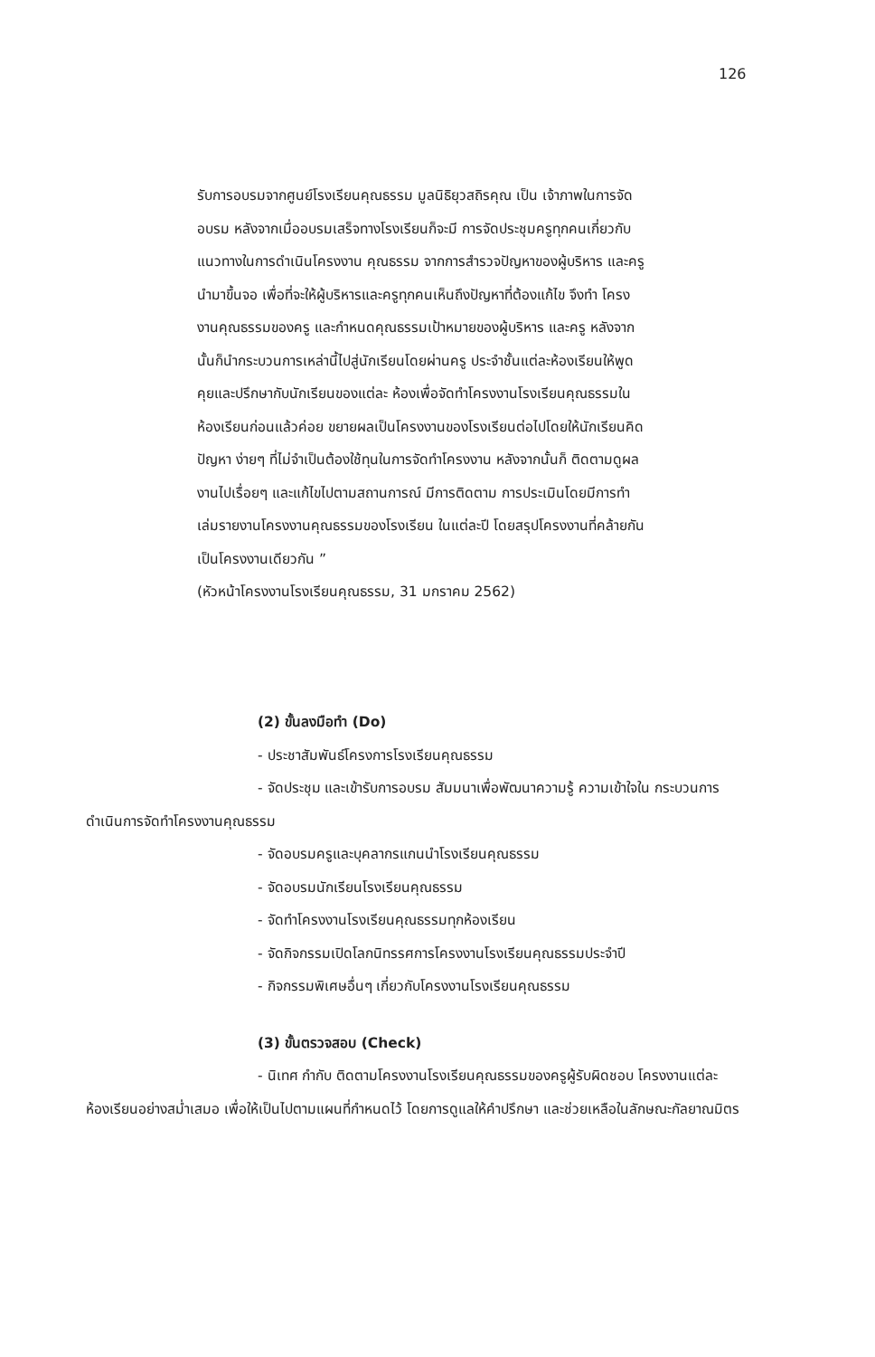126
รับการอบรมจากศูนย์โรงเรียนคุณธรรม มูลนิธิยุวสถิรคุณ เป็น เจ้าภาพในการจัดอบรม หลังจากเมื่ออบรมเสร็จทางโรงเรียนก็จะมี การจัดประชุมครูทุกคนเกี่ยวกับแนวทางในการดำเนินโครงงาน คุณธรรม จากการสำรวจปัญหาของผู้บริหาร และครู นำมาขึ้นจอ เพื่อที่จะให้ผู้บริหารและครูทุกคนเห็นถึงปัญหาที่ต้องแก้ไข จึงทำ โครงงานคุณธรรมของครู และกำหนดคุณธรรมเป้าหมายของผู้บริหาร และครู หลังจากนั้นก็นำกระบวนการเหล่านี้ไปสู่นักเรียนโดยผ่านครู ประจำชั้นแต่ละห้องเรียนให้พูดคุยและปรึกษากับนักเรียนของแต่ละ ห้องเพื่อจัดทำโครงงานโรงเรียนคุณธรรมในห้องเรียนก่อนแล้วค่อย ขยายผลเป็นโครงงานของโรงเรียนต่อไปโดยให้นักเรียนคิดปัญหา ง่ายๆ ที่ไม่จำเป็นต้องใช้ทุนในการจัดทำโครงงาน หลังจากนั้นก็ ติดตามดูผลงานไปเรื่อยๆ และแก้ไขไปตามสถานการณ์ มีการติดตาม การประเมินโดยมีการทำเล่มรายงานโครงงานคุณธรรมของโรงเรียน ในแต่ละปี โดยสรุปโครงงานที่คล้ายกันเป็นโครงงานเดียวกัน ”
(หัวหน้าโครงงานโรงเรียนคุณธรรม, 31 มกราคม 2562)
(2) ขั้นลงมือทำ (Do)
- ประชาสัมพันธ์โครงการโรงเรียนคุณธรรม
- จัดประชุม และเข้ารับการอบรม สัมมนาเพื่อพัฒนาความรู้ ความเข้าใจใน กระบวนการดำเนินการจัดทำโครงงานคุณธรรม
- จัดอบรมครูและบุคลากรแกนนำโรงเรียนคุณธรรม
- จัดอบรมนักเรียนโรงเรียนคุณธรรม
- จัดทำโครงงานโรงเรียนคุณธรรมทุกห้องเรียน
- จัดกิจกรรมเปิดโลกนิทรรศการโครงงานโรงเรียนคุณธรรมประจำปี
- กิจกรรมพิเศษอื่นๆ เกี่ยวกับโครงงานโรงเรียนคุณธรรม
(3) ขั้นตรวจสอบ (Check)
- นิเทศ กำกับ ติดตามโครงงานโรงเรียนคุณธรรมของครูผู้รับผิดชอบ โครงงานแต่ละห้องเรียนอย่างสม่ำเสมอ เพื่อให้เป็นไปตามแผนที่กำหนดไว้ โดยการดูแลให้คำปรึกษา และช่วยเหลือในลักษณะกัลยาณมิตร